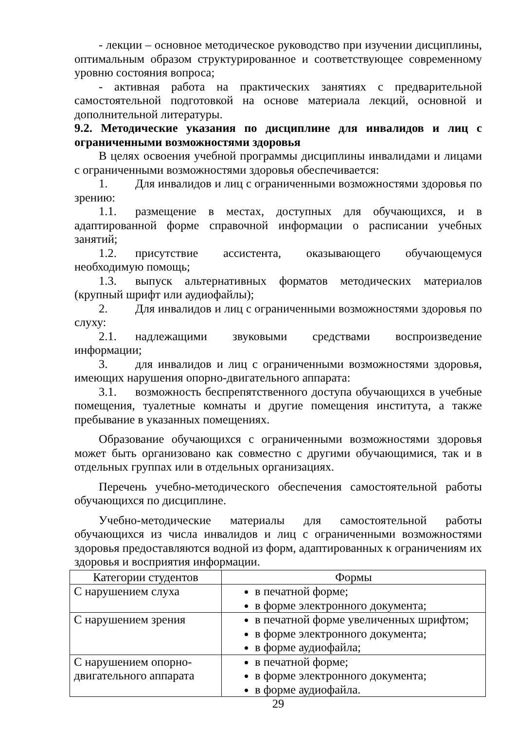- лекции – основное методическое руководство при изучении дисциплины, оптимальным образом структурированное и соответствующее современному уровню состояния вопроса;
- активная работа на практических занятиях с предварительной самостоятельной подготовкой на основе материала лекций, основной и дополнительной литературы.
9.2. Методические указания по дисциплине для инвалидов и лиц с ограниченными возможностями здоровья
В целях освоения учебной программы дисциплины инвалидами и лицами с ограниченными возможностями здоровья обеспечивается:
1. Для инвалидов и лиц с ограниченными возможностями здоровья по зрению:
1.1. размещение в местах, доступных для обучающихся, и в адаптированной форме справочной информации о расписании учебных занятий;
1.2. присутствие ассистента, оказывающего обучающемуся необходимую помощь;
1.3. выпуск альтернативных форматов методических материалов (крупный шрифт или аудиофайлы);
2. Для инвалидов и лиц с ограниченными возможностями здоровья по слуху:
2.1. надлежащими звуковыми средствами воспроизведение информации;
3. для инвалидов и лиц с ограниченными возможностями здоровья, имеющих нарушения опорно-двигательного аппарата:
3.1. возможность беспрепятственного доступа обучающихся в учебные помещения, туалетные комнаты и другие помещения института, а также пребывание в указанных помещениях.
Образование обучающихся с ограниченными возможностями здоровья может быть организовано как совместно с другими обучающимися, так и в отдельных группах или в отдельных организациях.
Перечень учебно-методического обеспечения самостоятельной работы обучающихся по дисциплине.
Учебно-методические материалы для самостоятельной работы обучающихся из числа инвалидов и лиц с ограниченными возможностями здоровья предоставляются водной из форм, адаптированных к ограничениям их здоровья и восприятия информации.
| Категории студентов | Формы |
| --- | --- |
| С нарушением слуха | в печатной форме; в форме электронного документа; |
| С нарушением зрения | в печатной форме увеличенных шрифтом; в форме электронного документа; в форме аудиофайла; |
| С нарушением опорно-двигательного аппарата | в печатной форме; в форме электронного документа; в форме аудиофайла. |
29